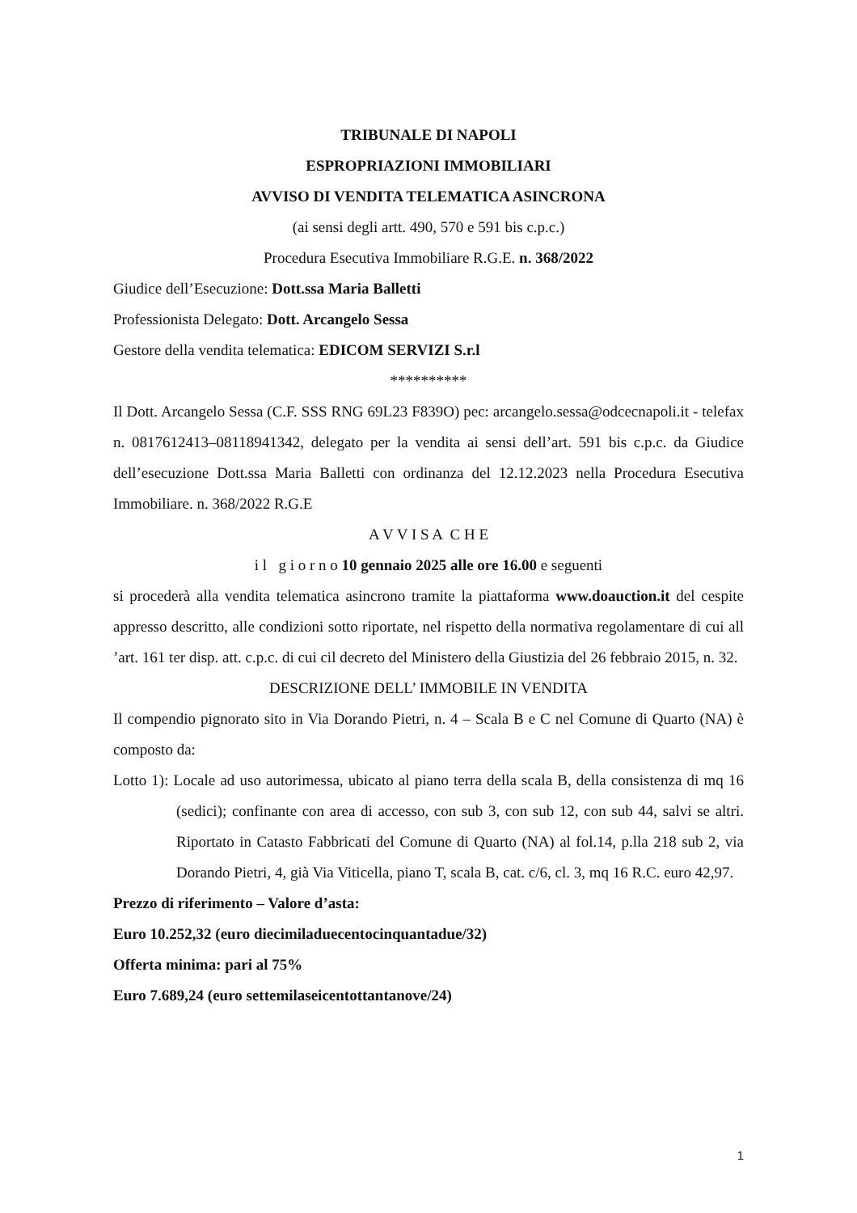TRIBUNALE DI NAPOLI
ESPROPRIAZIONI IMMOBILIARI
AVVISO DI VENDITA TELEMATICA ASINCRONA
(ai sensi degli artt. 490, 570 e 591 bis c.p.c.)
Procedura Esecutiva Immobiliare R.G.E. n. 368/2022
Giudice dell’Esecuzione: Dott.ssa Maria Balletti
Professionista Delegato: Dott. Arcangelo Sessa
Gestore della vendita telematica: EDICOM SERVIZI S.r.l
**********
Il Dott. Arcangelo Sessa (C.F. SSS RNG 69L23 F839O) pec: arcangelo.sessa@odcecnapoli.it - telefax n. 0817612413–08118941342, delegato per la vendita ai sensi dell’art. 591 bis c.p.c. da Giudice dell’esecuzione Dott.ssa Maria Balletti con ordinanza del 12.12.2023 nella Procedura Esecutiva Immobiliare. n. 368/2022 R.G.E
A V V I S A C H E
i l g i o r n o 10 gennaio 2025 alle ore 16.00 e seguenti
si procederà alla vendita telematica asincrono tramite la piattaforma www.doauction.it del cespite appresso descritto, alle condizioni sotto riportate, nel rispetto della normativa regolamentare di cui all ’art. 161 ter disp. att. c.p.c. di cui cil decreto del Ministero della Giustizia del 26 febbraio 2015, n. 32.
DESCRIZIONE DELL’ IMMOBILE IN VENDITA
Il compendio pignorato sito in Via Dorando Pietri, n. 4 – Scala B e C nel Comune di Quarto (NA) è composto da:
Lotto 1): Locale ad uso autorimessa, ubicato al piano terra della scala B, della consistenza di mq 16 (sedici); confinante con area di accesso, con sub 3, con sub 12, con sub 44, salvi se altri. Riportato in Catasto Fabbricati del Comune di Quarto (NA) al fol.14, p.lla 218 sub 2, via Dorando Pietri, 4, già Via Viticella, piano T, scala B, cat. c/6, cl. 3, mq 16 R.C. euro 42,97.
Prezzo di riferimento – Valore d’asta:
Euro 10.252,32 (euro diecimiladuecentocinquantadue/32)
Offerta minima: pari al 75%
Euro 7.689,24 (euro settemilaseicentottantanove/24)
1